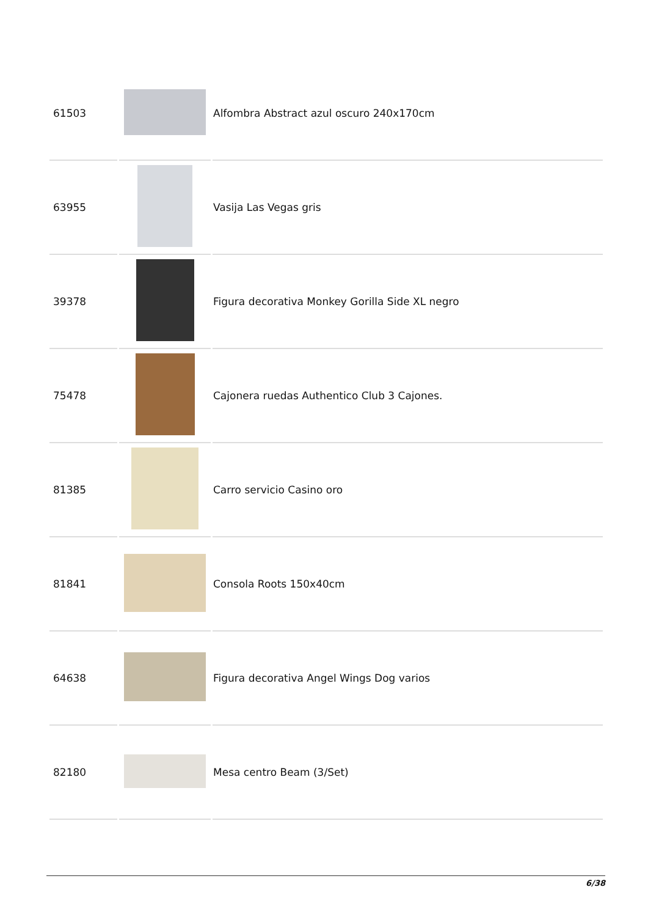| 61503 | | Alfombra Abstract azul oscuro 240x170cm |
| 63955 | | Vasija Las Vegas gris |
| 39378 | | Figura decorativa Monkey Gorilla Side XL negro |
| 75478 | | Cajonera ruedas Authentico Club 3 Cajones. |
| 81385 | | Carro servicio Casino oro |
| 81841 | | Consola Roots 150x40cm |
| 64638 | | Figura decorativa Angel Wings Dog varios |
| 82180 | | Mesa centro Beam (3/Set) |
6/38